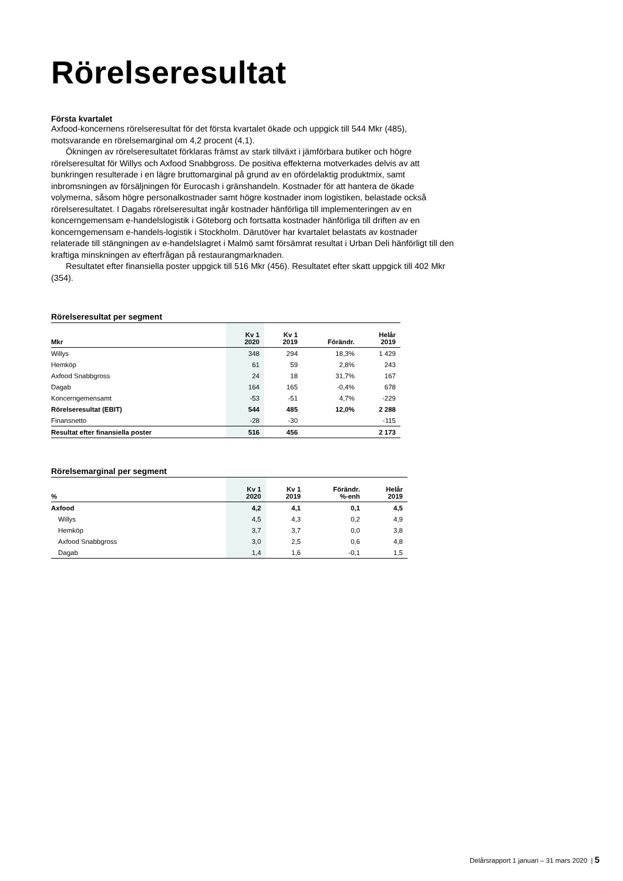Rörelseresultat
Första kvartalet
Axfood-koncernens rörelseresultat för det första kvartalet ökade och uppgick till 544 Mkr (485), motsvarande en rörelsemarginal om 4,2 procent (4,1).
Ökningen av rörelseresultatet förklaras främst av stark tillväxt i jämförbara butiker och högre rörelseresultat för Willys och Axfood Snabbgross. De positiva effekterna motverkades delvis av att bunkringen resulterade i en lägre bruttomarginal på grund av en ofördelaktig produktmix, samt inbromsningen av försäljningen för Eurocash i gränshandeln. Kostnader för att hantera de ökade volymerna, såsom högre personalkostnader samt högre kostnader inom logistiken, belastade också rörelseresultatet. I Dagabs rörelseresultat ingår kostnader hänförliga till implementeringen av en koncerngemensam e-handelslogistik i Göteborg och fortsatta kostnader hänförliga till driften av en koncerngemensam e-handels-logistik i Stockholm. Därutöver har kvartalet belastats av kostnader relaterade till stängningen av e-handelslagret i Malmö samt försämrat resultat i Urban Deli hänförligt till den kraftiga minskningen av efterfrågan på restaurangmarknaden.
Resultatet efter finansiella poster uppgick till 516 Mkr (456). Resultatet efter skatt uppgick till 402 Mkr (354).
Rörelseresultat per segment
| Mkr | Kv 1 2020 | Kv 1 2019 | Förändr. | Helår 2019 |
| --- | --- | --- | --- | --- |
| Willys | 348 | 294 | 18,3% | 1 429 |
| Hemköp | 61 | 59 | 2,8% | 243 |
| Axfood Snabbgross | 24 | 18 | 31,7% | 167 |
| Dagab | 164 | 165 | -0,4% | 678 |
| Koncerngemensamt | -53 | -51 | 4,7% | -229 |
| Rörelseresultat (EBIT) | 544 | 485 | 12,0% | 2 288 |
| Finansnetto | -28 | -30 | | -115 |
| Resultat efter finansiella poster | 516 | 456 | | 2 173 |
Rörelsemarginal per segment
| % | Kv 1 2020 | Kv 1 2019 | Förändr. %-enh | Helår 2019 |
| --- | --- | --- | --- | --- |
| Axfood | 4,2 | 4,1 | 0,1 | 4,5 |
| Willys | 4,5 | 4,3 | 0,2 | 4,9 |
| Hemköp | 3,7 | 3,7 | 0,0 | 3,8 |
| Axfood Snabbgross | 3,0 | 2,5 | 0,6 | 4,8 |
| Dagab | 1,4 | 1,6 | -0,1 | 1,5 |
Delårsrapport 1 januari – 31 mars 2020 | 5